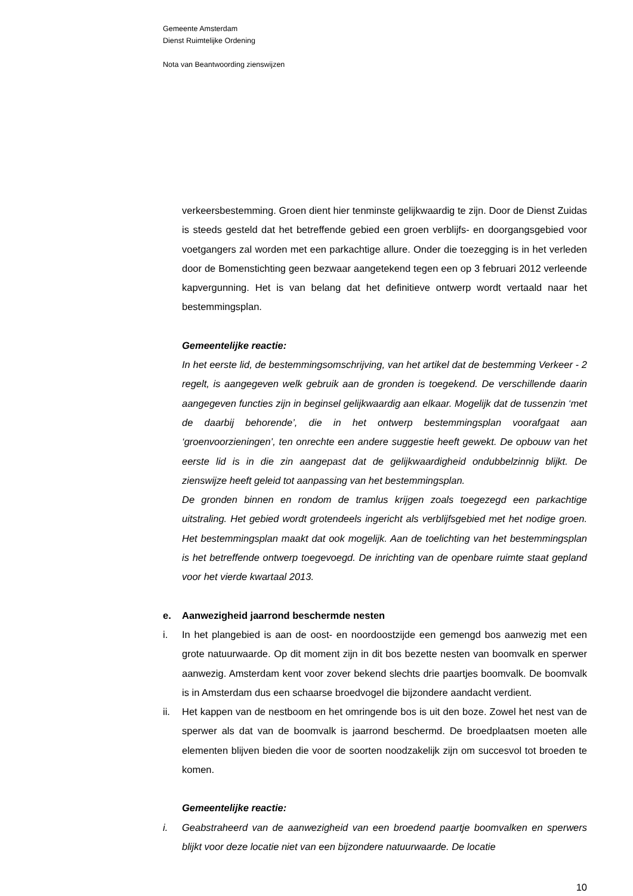Gemeente Amsterdam
Dienst Ruimtelijke Ordening
Nota van Beantwoording zienswijzen
verkeersbestemming. Groen dient hier tenminste gelijkwaardig te zijn. Door de Dienst Zuidas is steeds gesteld dat het betreffende gebied een groen verblijfs- en doorgangsgebied voor voetgangers zal worden met een parkachtige allure. Onder die toezegging is in het verleden door de Bomenstichting geen bezwaar aangetekend tegen een op 3 februari 2012 verleende kapvergunning. Het is van belang dat het definitieve ontwerp wordt vertaald naar het bestemmingsplan.
Gemeentelijke reactie:
In het eerste lid, de bestemmingsomschrijving, van het artikel dat de bestemming Verkeer - 2 regelt, is aangegeven welk gebruik aan de gronden is toegekend. De verschillende daarin aangegeven functies zijn in beginsel gelijkwaardig aan elkaar. Mogelijk dat de tussenzin ‘met de daarbij behorende’, die in het ontwerp bestemmingsplan voorafgaat aan ‘groenvoorzieningen’, ten onrechte een andere suggestie heeft gewekt. De opbouw van het eerste lid is in die zin aangepast dat de gelijkwaardigheid ondubbelzinnig blijkt. De zienswijze heeft geleid tot aanpassing van het bestemmingsplan.
De gronden binnen en rondom de tramlus krijgen zoals toegezegd een parkachtige uitstraling. Het gebied wordt grotendeels ingericht als verblijfsgebied met het nodige groen. Het bestemmingsplan maakt dat ook mogelijk. Aan de toelichting van het bestemmingsplan is het betreffende ontwerp toegevoegd. De inrichting van de openbare ruimte staat gepland voor het vierde kwartaal 2013.
e. Aanwezigheid jaarrond beschermde nesten
i. In het plangebied is aan de oost- en noordoostzijde een gemengd bos aanwezig met een grote natuurwaarde. Op dit moment zijn in dit bos bezette nesten van boomvalk en sperwer aanwezig. Amsterdam kent voor zover bekend slechts drie paartjes boomvalk. De boomvalk is in Amsterdam dus een schaarse broedvogel die bijzondere aandacht verdient.
ii. Het kappen van de nestboom en het omringende bos is uit den boze. Zowel het nest van de sperwer als dat van de boomvalk is jaarrond beschermd. De broedplaatsen moeten alle elementen blijven bieden die voor de soorten noodzakelijk zijn om succesvol tot broeden te komen.
Gemeentelijke reactie:
i. Geabstraheerd van de aanwezigheid van een broedend paartje boomvalken en sperwers blijkt voor deze locatie niet van een bijzondere natuurwaarde. De locatie
10